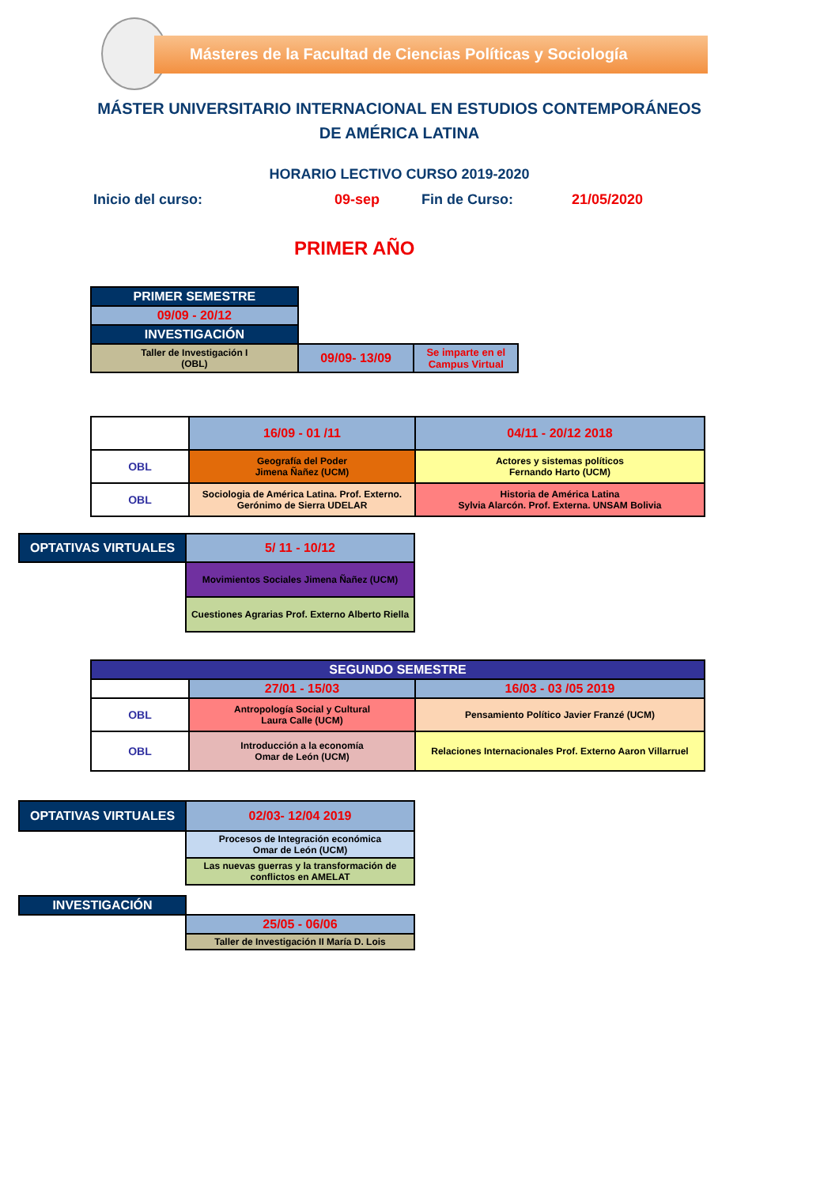Másteres de la Facultad de Ciencias Políticas y Sociología
MÁSTER UNIVERSITARIO INTERNACIONAL EN ESTUDIOS CONTEMPORÁNEOS
DE AMÉRICA LATINA
HORARIO LECTIVO CURSO 2019-2020
Inicio del curso: 09-sep Fin de Curso: 21/05/2020
PRIMER AÑO
| PRIMER SEMESTRE | | |
| 09/09 - 20/12 | | |
| INVESTIGACIÓN | | |
| Taller de Investigación I (OBL) | 09/09- 13/09 | Se imparte en el Campus Virtual |
| | 16/09 - 01 /11 | 04/11 - 20/12 2018 |
| OBL | Geografía del Poder Jimena Ñañez (UCM) | Actores y sistemas políticos Fernando Harto (UCM) |
| OBL | Sociologia de América Latina. Prof. Externo. Gerónimo de Sierra UDELAR | Historia de América Latina Sylvia Alarcón. Prof. Externa. UNSAM Bolivia |
| OPTATIVAS VIRTUALES | 5/ 11 - 10/12 |
| | Movimientos Sociales Jimena Ñañez (UCM) |
| | Cuestiones Agrarias Prof. Externo Alberto Riella |
| SEGUNDO SEMESTRE | | |
| | 27/01 - 15/03 | 16/03 - 03 /05 2019 |
| OBL | Antropología Social y Cultural Laura Calle (UCM) | Pensamiento Político Javier Franzé (UCM) |
| OBL | Introducción a la economía Omar de León (UCM) | Relaciones Internacionales Prof. Externo Aaron Villarruel |
| OPTATIVAS VIRTUALES | 02/03- 12/04 2019 |
| | Procesos de Integración económica Omar de León (UCM) |
| | Las nuevas guerras y la transformación de conflictos en AMELAT |
| INVESTIGACIÓN | |
| | 25/05 - 06/06 |
| | Taller de Investigación II María D. Lois |